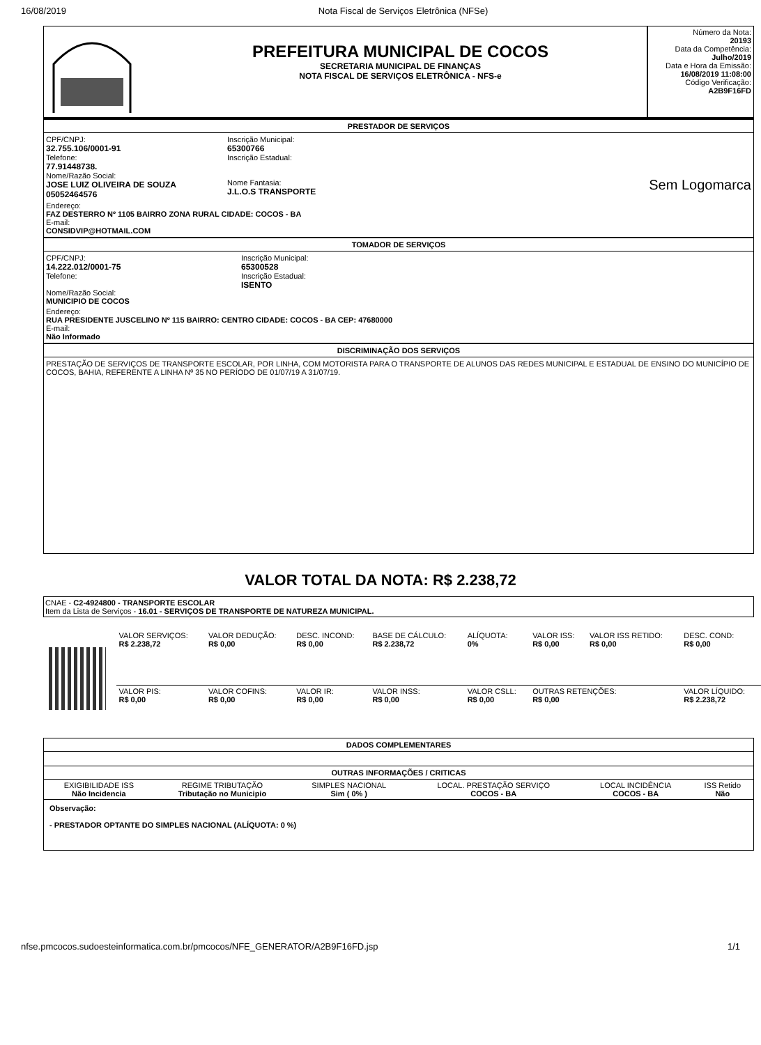16/08/2019 Nota Fiscal de Serviços Eletrônica (NFSe)
PREFEITURA MUNICIPAL DE COCOS
SECRETARIA MUNICIPAL DE FINANÇAS
NOTA FISCAL DE SERVIÇOS ELETRÔNICA - NFS-e
Número da Nota:
20193
Data da Competência:
Julho/2019
Data e Hora da Emissão:
16/08/2019 11:08:00
Código Verificação:
A2B9F16FD
PRESTADOR DE SERVIÇOS
CPF/CNPJ:
32.755.106/0001-91
Telefone:
77.91448738.
Nome/Razão Social:
JOSE LUIZ OLIVEIRA DE SOUZA 05052464576
Inscrição Municipal:
65300766
Inscrição Estadual:
Nome Fantasia:
J.L.O.S TRANSPORTE
Sem Logomarca
Endereço:
FAZ DESTERRO Nº 1105 BAIRRO ZONA RURAL CIDADE: COCOS - BA
E-mail:
CONSIDVIP@HOTMAIL.COM
TOMADOR DE SERVIÇOS
CPF/CNPJ:
14.222.012/0001-75
Telefone:
Nome/Razão Social:
MUNICIPIO DE COCOS
Inscrição Municipal:
65300528
Inscrição Estadual:
ISENTO
Endereço:
RUA PRESIDENTE JUSCELINO Nº 115 BAIRRO: CENTRO CIDADE: COCOS - BA CEP: 47680000
E-mail:
Não Informado
DISCRIMINAÇÃO DOS SERVIÇOS
PRESTAÇÃO DE SERVIÇOS DE TRANSPORTE ESCOLAR, POR LINHA, COM MOTORISTA PARA O TRANSPORTE DE ALUNOS DAS REDES MUNICIPAL E ESTADUAL DE ENSINO DO MUNICÍPIO DE COCOS, BAHIA, REFERENTE A LINHA Nº 35 NO PERÍODO DE 01/07/19 A 31/07/19.
VALOR TOTAL DA NOTA: R$ 2.238,72
CNAE - C2-4924800 - TRANSPORTE ESCOLAR
Item da Lista de Serviços - 16.01 - SERVIÇOS DE TRANSPORTE DE NATUREZA MUNICIPAL.
| VALOR SERVIÇOS: R$ 2.238,72 | VALOR DEDUÇÃO: R$ 0,00 | DESC. INCOND: R$ 0,00 | BASE DE CÁLCULO: R$ 2.238,72 | ALÍQUOTA: 0% | VALOR ISS: R$ 0,00 | VALOR ISS RETIDO: R$ 0,00 | DESC. COND: R$ 0,00 |
| VALOR PIS: R$ 0,00 | VALOR COFINS: R$ 0,00 | VALOR IR: R$ 0,00 | VALOR INSS: R$ 0,00 | VALOR CSLL: R$ 0,00 | OUTRAS RETENÇÕES: R$ 0,00 | | VALOR LÍQUIDO: R$ 2.238,72 |
DADOS COMPLEMENTARES
OUTRAS INFORMAÇÕES / CRITICAS
| EXIGIBILIDADE ISS Não Incidencia | REGIME TRIBUTAÇÃO Tributação no Municipio | SIMPLES NACIONAL Sim ( 0% ) | LOCAL. PRESTAÇÃO SERVIÇO COCOS - BA | LOCAL INCIDÊNCIA COCOS - BA | ISS Retido Não |
Observação:
- PRESTADOR OPTANTE DO SIMPLES NACIONAL (ALÍQUOTA: 0 %)
nfse.pmcocos.sudoesteinformatica.com.br/pmcocos/NFE_GENERATOR/A2B9F16FD.jsp 1/1